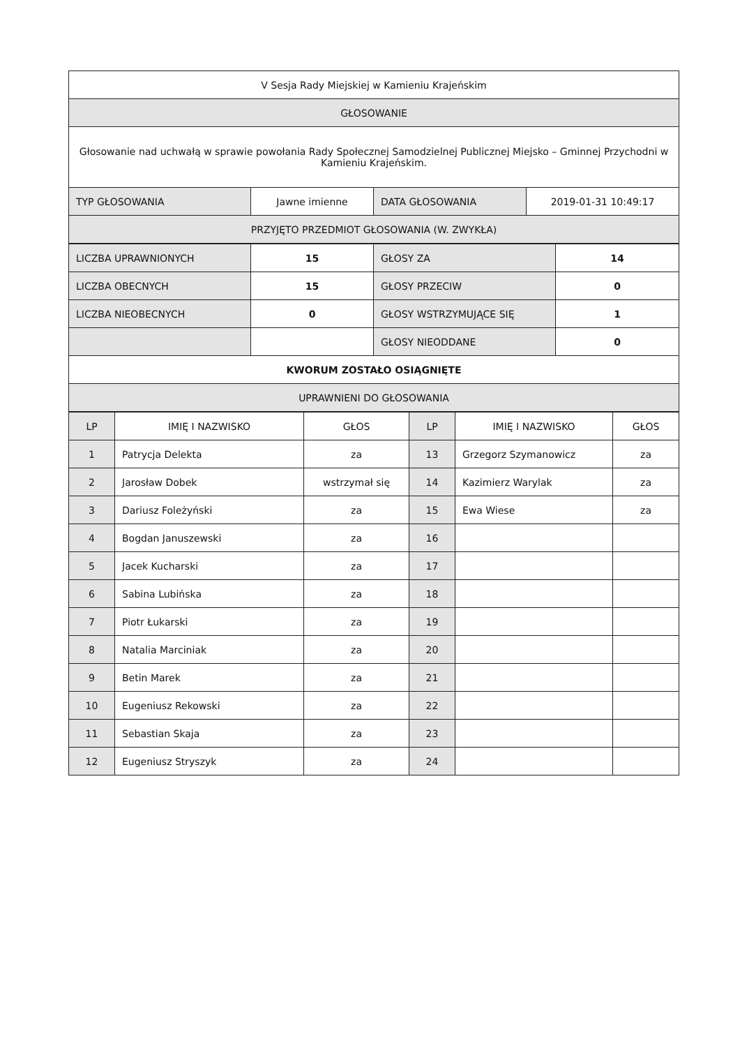| V Sesja Rady Miejskiej w Kamieniu Krajeńskim | | | |
| GŁOSOWANIE | | | |
| Głosowanie nad uchwałą w sprawie powołania Rady Społecznej Samodzielnej Publicznej Miejsko – Gminnej Przychodni w Kamieniu Krajeńskim. | | | |
| TYP GŁOSOWANIA | Jawne imienne | DATA GŁOSOWANIA | 2019-01-31 10:49:17 |
| PRZYJĘTO PRZEDMIOT GŁOSOWANIA (W. ZWYKŁA) | | | |
| LICZBA UPRAWNIONYCH | 15 | GŁOSY ZA | 14 |
| LICZBA OBECNYCH | 15 | GŁOSY PRZECIW | 0 |
| LICZBA NIEOBECNYCH | 0 | GŁOSY WSTRZYMUJĄCE SIĘ | 1 |
| | | GŁOSY NIEODDANE | 0 |
| KWORUM ZOSTAŁO OSIĄGNIĘTE | | | |
| UPRAWNIENI DO GŁOSOWANIA | | | |
| LP | IMIĘ I NAZWISKO | GŁOS | LP | IMIĘ I NAZWISKO | GŁOS |
| --- | --- | --- | --- | --- | --- |
| 1 | Patrycja Delekta | za | 13 | Grzegorz Szymanowicz | za |
| 2 | Jarosław Dobek | wstrzymał się | 14 | Kazimierz Warylak | za |
| 3 | Dariusz Foleżyński | za | 15 | Ewa Wiese | za |
| 4 | Bogdan Januszewski | za | 16 | | |
| 5 | Jacek Kucharski | za | 17 | | |
| 6 | Sabina Lubińska | za | 18 | | |
| 7 | Piotr Łukarski | za | 19 | | |
| 8 | Natalia Marciniak | za | 20 | | |
| 9 | Betin Marek | za | 21 | | |
| 10 | Eugeniusz Rekowski | za | 22 | | |
| 11 | Sebastian Skaja | za | 23 | | |
| 12 | Eugeniusz Stryszyk | za | 24 | | |